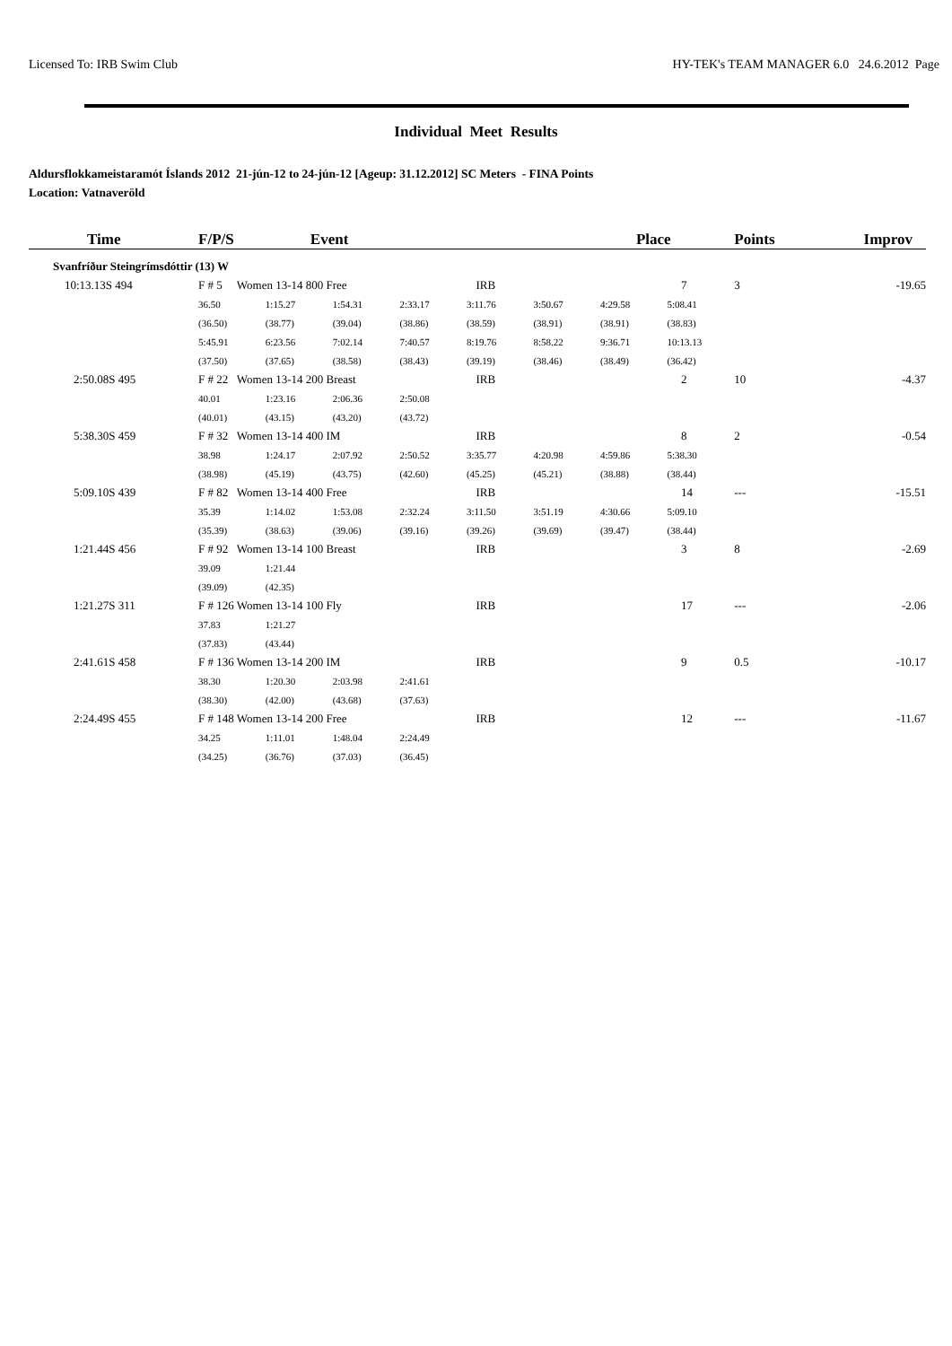Licensed To: IRB Swim Club HY-TEK's TEAM MANAGER 6.0 24.6.2012 Page
Individual Meet Results
Aldursflokkameistaramót Íslands 2012 21-jún-12 to 24-jún-12 [Ageup: 31.12.2012] SC Meters - FINA Points
Location: Vatnaveröld
| Time | F/P/S | Event | | | | | Place | | Points | Improv |
| --- | --- | --- | --- | --- | --- | --- | --- | --- | --- | --- |
| Svanfríður Steingrímsdóttir (13) W | | | | | | | | | | |
| 10:13.13S 494 | F # 5 Women 13-14 800 Free | | | IRB | | | 7 | | 3 | -19.65 |
| | 36.50 | 1:15.27 | 1:54.31 | 2:33.17 | 3:11.76 | 3:50.67 | 4:29.58 | 5:08.41 | | |
| | (36.50) | (38.77) | (39.04) | (38.86) | (38.59) | (38.91) | (38.91) | (38.83) | | |
| | 5:45.91 | 6:23.56 | 7:02.14 | 7:40.57 | 8:19.76 | 8:58.22 | 9:36.71 | 10:13.13 | | |
| | (37.50) | (37.65) | (38.58) | (38.43) | (39.19) | (38.46) | (38.49) | (36.42) | | |
| 2:50.08S 495 | F # 22 Women 13-14 200 Breast | | | IRB | | | 2 | | 10 | -4.37 |
| | 40.01 | 1:23.16 | 2:06.36 | 2:50.08 | | | | | | |
| | (40.01) | (43.15) | (43.20) | (43.72) | | | | | | |
| 5:38.30S 459 | F # 32 Women 13-14 400 IM | | | IRB | | | 8 | | 2 | -0.54 |
| | 38.98 | 1:24.17 | 2:07.92 | 2:50.52 | 3:35.77 | 4:20.98 | 4:59.86 | 5:38.30 | | |
| | (38.98) | (45.19) | (43.75) | (42.60) | (45.25) | (45.21) | (38.88) | (38.44) | | |
| 5:09.10S 439 | F # 82 Women 13-14 400 Free | | | IRB | | | 14 | | --- | -15.51 |
| | 35.39 | 1:14.02 | 1:53.08 | 2:32.24 | 3:11.50 | 3:51.19 | 4:30.66 | 5:09.10 | | |
| | (35.39) | (38.63) | (39.06) | (39.16) | (39.26) | (39.69) | (39.47) | (38.44) | | |
| 1:21.44S 456 | F # 92 Women 13-14 100 Breast | | | IRB | | | 3 | | 8 | -2.69 |
| | 39.09 | 1:21.44 | | | | | | | | |
| | (39.09) | (42.35) | | | | | | | | |
| 1:21.27S 311 | F # 126 Women 13-14 100 Fly | | | IRB | | | 17 | | --- | -2.06 |
| | 37.83 | 1:21.27 | | | | | | | | |
| | (37.83) | (43.44) | | | | | | | | |
| 2:41.61S 458 | F # 136 Women 13-14 200 IM | | | IRB | | | 9 | | 0.5 | -10.17 |
| | 38.30 | 1:20.30 | 2:03.98 | 2:41.61 | | | | | | |
| | (38.30) | (42.00) | (43.68) | (37.63) | | | | | | |
| 2:24.49S 455 | F # 148 Women 13-14 200 Free | | | IRB | | | 12 | | --- | -11.67 |
| | 34.25 | 1:11.01 | 1:48.04 | 2:24.49 | | | | | | |
| | (34.25) | (36.76) | (37.03) | (36.45) | | | | | | |